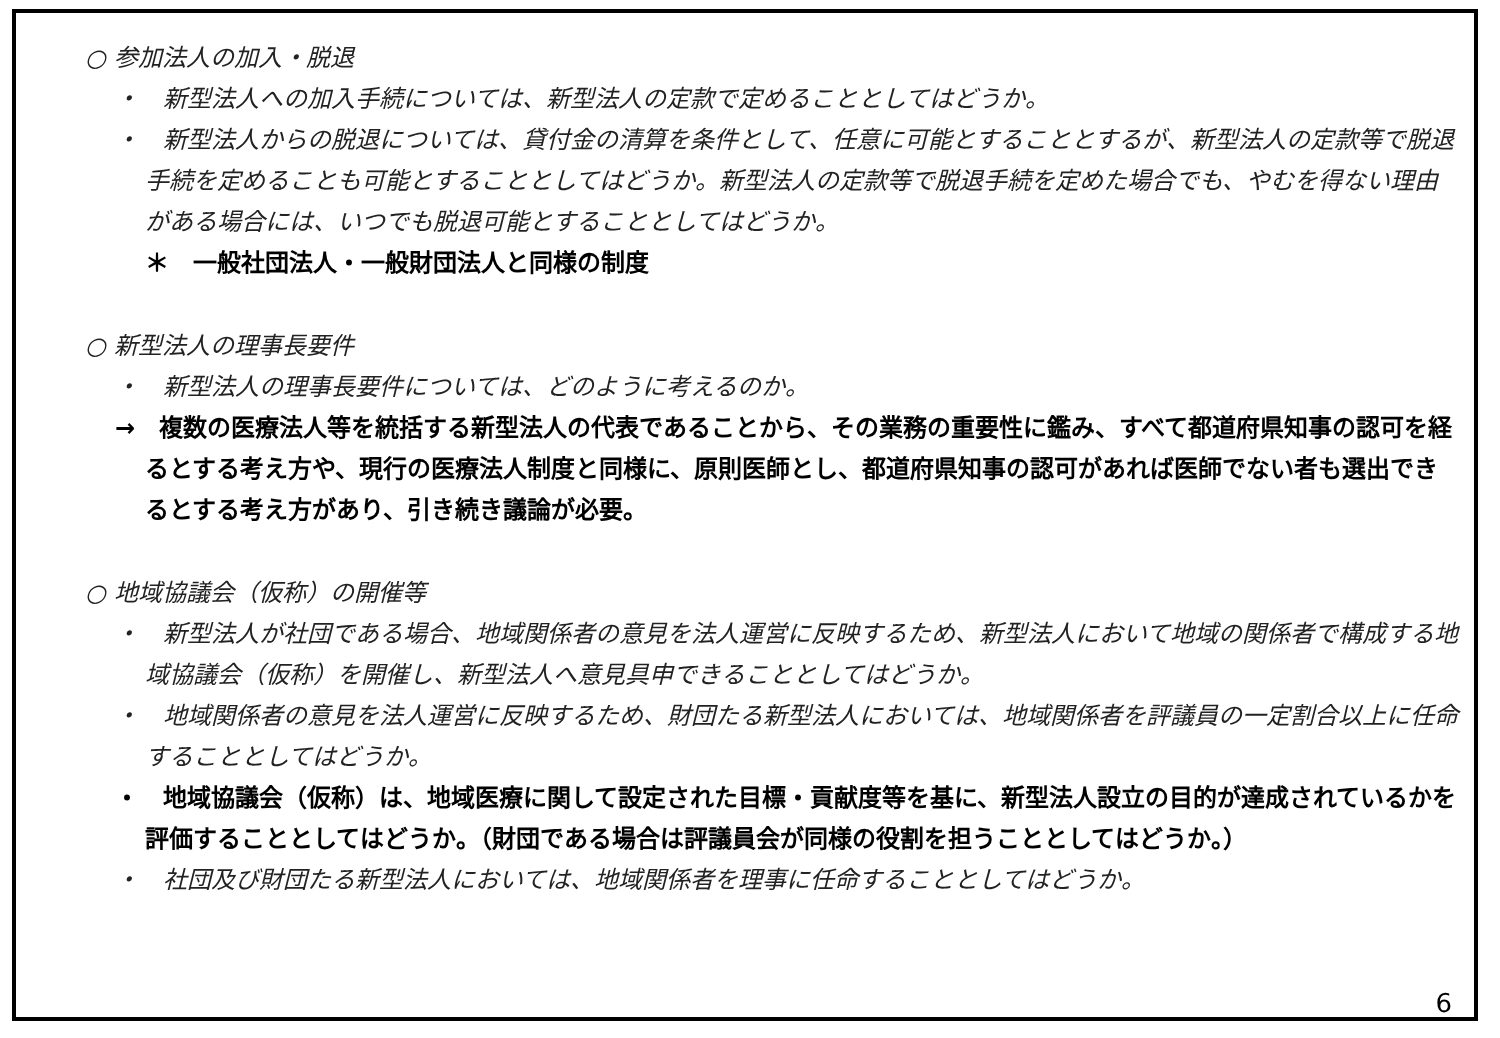○ 参加法人の加入・脱退
・　新型法人への加入手続については、新型法人の定款で定めることとしてはどうか。
・　新型法人からの脱退については、貸付金の清算を条件として、任意に可能とすることとするが、新型法人の定款等で脱退手続を定めることも可能とすることとしてはどうか。新型法人の定款等で脱退手続を定めた場合でも、やむを得ない理由がある場合には、いつでも脱退可能とすることとしてはどうか。
＊　一般社団法人・一般財団法人と同様の制度
○ 新型法人の理事長要件
・　新型法人の理事長要件については、どのように考えるのか。
→　複数の医療法人等を統括する新型法人の代表であることから、その業務の重要性に鑑み、すべて都道府県知事の認可を経るとする考え方や、現行の医療法人制度と同様に、原則医師とし、都道府県知事の認可があれば医師でない者も選出できるとする考え方があり、引き続き議論が必要。
○ 地域協議会（仮称）の開催等
・　新型法人が社団である場合、地域関係者の意見を法人運営に反映するため、新型法人において地域の関係者で構成する地域協議会（仮称）を開催し、新型法人へ意見具申できることとしてはどうか。
・　地域関係者の意見を法人運営に反映するため、財団たる新型法人においては、地域関係者を評議員の一定割合以上に任命することとしてはどうか。
・　地域協議会（仮称）は、地域医療に関して設定された目標・貢献度等を基に、新型法人設立の目的が達成されているかを評価することとしてはどうか。（財団である場合は評議員会が同様の役割を担うこととしてはどうか。）
・　社団及び財団たる新型法人においては、地域関係者を理事に任命することとしてはどうか。
6